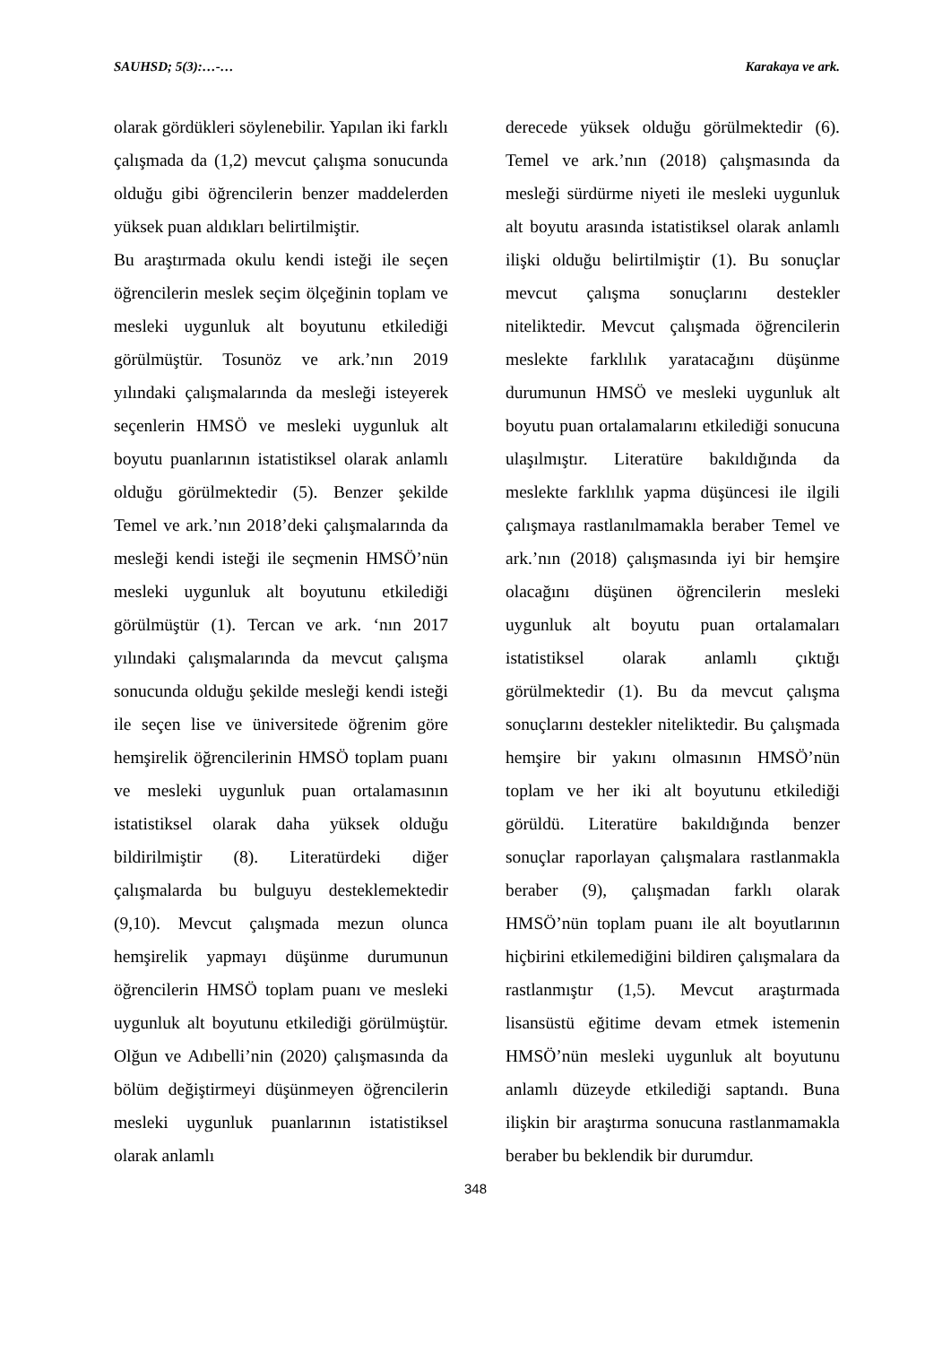SAUHSD; 5(3):…-… Karakaya ve ark.
olarak gördükleri söylenebilir. Yapılan iki farklı çalışmada da (1,2) mevcut çalışma sonucunda olduğu gibi öğrencilerin benzer maddelerden yüksek puan aldıkları belirtilmiştir.
Bu araştırmada okulu kendi isteği ile seçen öğrencilerin meslek seçim ölçeğinin toplam ve mesleki uygunluk alt boyutunu etkilediği görülmüştür. Tosunöz ve ark.’nın 2019 yılındaki çalışmalarında da mesleği isteyerek seçenlerin HMSÖ ve mesleki uygunluk alt boyutu puanlarının istatistiksel olarak anlamlı olduğu görülmektedir (5). Benzer şekilde Temel ve ark.’nın 2018’deki çalışmalarında da mesleği kendi isteği ile seçmenin HMSÖ’nün mesleki uygunluk alt boyutunu etkilediği görülmüştür (1). Tercan ve ark. ‘nın 2017 yılındaki çalışmalarında da mevcut çalışma sonucunda olduğu şekilde mesleği kendi isteği ile seçen lise ve üniversitede öğrenim göre hemşirelik öğrencilerinin HMSÖ toplam puanı ve mesleki uygunluk puan ortalamasının istatistiksel olarak daha yüksek olduğu bildirilmiştir (8). Literatürdeki diğer çalışmalarda bu bulguyu desteklemektedir (9,10). Mevcut çalışmada mezun olunca hemşirelik yapmayı düşünme durumunun öğrencilerin HMSÖ toplam puanı ve mesleki uygunluk alt boyutunu etkilediği görülmüştür. Olğun ve Adıbelli’nin (2020) çalışmasında da bölüm değiştirmeyi düşünmeyen öğrencilerin mesleki uygunluk puanlarının istatistiksel olarak anlamlı
derecede yüksek olduğu görülmektedir (6). Temel ve ark.’nın (2018) çalışmasında da mesleği sürdürme niyeti ile mesleki uygunluk alt boyutu arasında istatistiksel olarak anlamlı ilişki olduğu belirtilmiştir (1). Bu sonuçlar mevcut çalışma sonuçlarını destekler niteliktedir. Mevcut çalışmada öğrencilerin meslekte farklılık yaratacağını düşünme durumunun HMSÖ ve mesleki uygunluk alt boyutu puan ortalamalarını etkilediği sonucuna ulaşılmıştır. Literatüre bakıldığında da meslekte farklılık yapma düşüncesi ile ilgili çalışmaya rastlanılmamakla beraber Temel ve ark.’nın (2018) çalışmasında iyi bir hemşire olacağını düşünen öğrencilerin mesleki uygunluk alt boyutu puan ortalamaları istatistiksel olarak anlamlı çıktığı görülmektedir (1). Bu da mevcut çalışma sonuçlarını destekler niteliktedir. Bu çalışmada hemşire bir yakını olmasının HMSÖ’nün toplam ve her iki alt boyutunu etkilediği görüldü. Literatüre bakıldığında benzer sonuçlar raporlayan çalışmalara rastlanmakla beraber (9), çalışmadan farklı olarak HMSÖ’nün toplam puanı ile alt boyutlarının hiçbirini etkilemediğini bildiren çalışmalara da rastlanmıştır (1,5). Mevcut araştırmada lisansüstü eğitime devam etmek istemenin HMSÖ’nün mesleki uygunluk alt boyutunu anlamlı düzeyde etkilediği saptandı. Buna ilişkin bir araştırma sonucuna rastlanmamakla beraber bu beklendik bir durumdur.
348